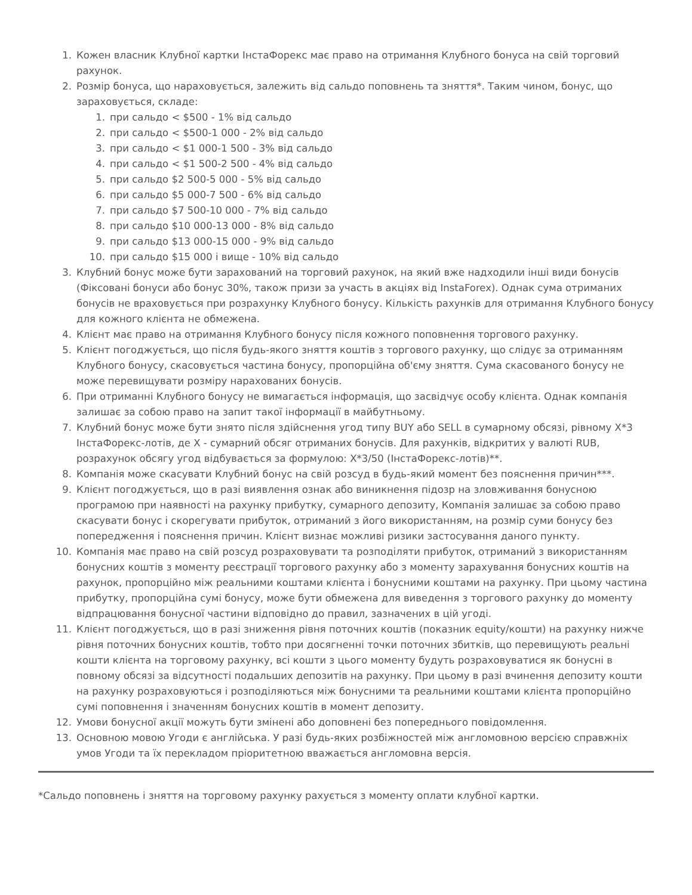1. Кожен власник Клубної картки ІнстаФорекс має право на отримання Клубного бонуса на свій торговий рахунок.
2. Розмір бонуса, що нараховується, залежить від сальдо поповнень та зняття*. Таким чином, бонус, що зараховується, складе:
1. при сальдо < $500 - 1% від сальдо
2. при сальдо < $500-1 000 - 2% від сальдо
3. при сальдо < $1 000-1 500 - 3% від сальдо
4. при сальдо < $1 500-2 500 - 4% від сальдо
5. при сальдо $2 500-5 000 - 5% від сальдо
6. при сальдо $5 000-7 500 - 6% від сальдо
7. при сальдо $7 500-10 000 - 7% від сальдо
8. при сальдо $10 000-13 000 - 8% від сальдо
9. при сальдо $13 000-15 000 - 9% від сальдо
10. при сальдо $15 000 і вище - 10% від сальдо
3. Клубний бонус може бути зарахований на торговий рахунок, на який вже надходили інші види бонусів (Фіксовані бонуси або бонус 30%, також призи за участь в акціях від InstaForex). Однак сума отриманих бонусів не враховується при розрахунку Клубного бонусу. Кількість рахунків для отримання Клубного бонусу для кожного клієнта не обмежена.
4. Клієнт має право на отримання Клубного бонусу після кожного поповнення торгового рахунку.
5. Клієнт погоджується, що після будь-якого зняття коштів з торгового рахунку, що слідує за отриманням Клубного бонусу, скасовується частина бонусу, пропорційна об'єму зняття. Сума скасованого бонусу не може перевищувати розміру нарахованих бонусів.
6. При отриманні Клубного бонусу не вимагається інформація, що засвідчує особу клієнта. Однак компанія залишає за собою право на запит такої інформації в майбутньому.
7. Клубний бонус може бути знято після здійснення угод типу BUY або SELL в сумарному обсязі, рівному X*3 ІнстаФорекс-лотів, де X - сумарний обсяг отриманих бонусів. Для рахунків, відкритих у валюті RUB, розрахунок обсягу угод відбувається за формулою: X*3/50 (ІнстаФорекс-лотів)**.
8. Компанія може скасувати Клубний бонус на свій розсуд в будь-який момент без пояснення причин***.
9. Клієнт погоджується, що в разі виявлення ознак або виникнення підозр на зловживання бонусною програмою при наявності на рахунку прибутку, сумарного депозиту, Компанія залишає за собою право скасувати бонус і скорегувати прибуток, отриманий з його використанням, на розмір суми бонусу без попередження і пояснення причин. Клієнт визнає можливі ризики застосування даного пункту.
10. Компанія має право на свій розсуд розраховувати та розподіляти прибуток, отриманий з використанням бонусних коштів з моменту реєстрації торгового рахунку або з моменту зарахування бонусних коштів на рахунок, пропорційно між реальними коштами клієнта і бонусними коштами на рахунку. При цьому частина прибутку, пропорційна сумі бонусу, може бути обмежена для виведення з торгового рахунку до моменту відпрацювання бонусної частини відповідно до правил, зазначених в цій угоді.
11. Клієнт погоджується, що в разі зниження рівня поточних коштів (показник equity/кошти) на рахунку нижче рівня поточних бонусних коштів, тобто при досягненні точки поточних збитків, що перевищують реальні кошти клієнта на торговому рахунку, всі кошти з цього моменту будуть розраховуватися як бонусні в повному обсязі за відсутності подальших депозитів на рахунку. При цьому в разі вчинення депозиту кошти на рахунку розраховуються і розподіляються між бонусними та реальними коштами клієнта пропорційно сумі поповнення і значенням бонусних коштів в момент депозиту.
12. Умови бонусної акції можуть бути змінені або доповнені без попереднього повідомлення.
13. Основною мовою Угоди є англійська. У разі будь-яких розбіжностей між англомовною версією справжніх умов Угоди та їх перекладом пріоритетною вважається англомовна версія.
*Сальдо поповнень і зняття на торговому рахунку рахується з моменту оплати клубної картки.